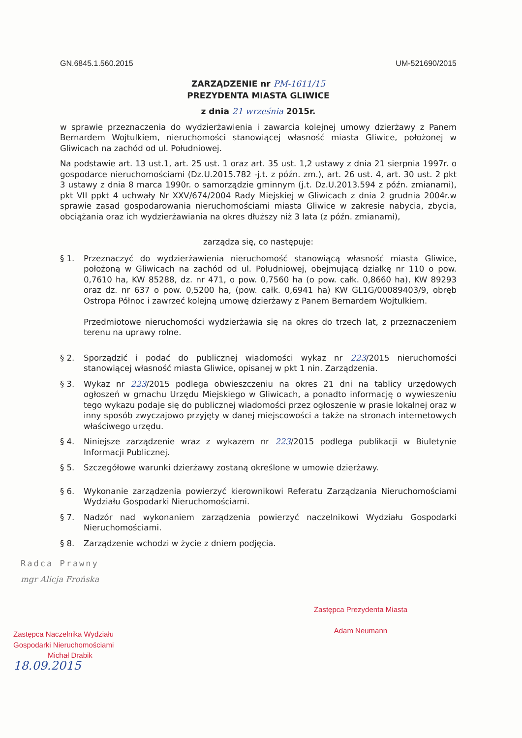GN.6845.1.560.2015 UM-521690/2015
ZARZĄDZENIE nr PM-1611/15
PREZYDENTA MIASTA GLIWICE
z dnia 21 września 2015r.
w sprawie przeznaczenia do wydzierżawienia i zawarcia kolejnej umowy dzierżawy z Panem Bernardem Wojtulkiem, nieruchomości stanowiącej własność miasta Gliwice, położonej w Gliwicach na zachód od ul. Południowej.
Na podstawie art. 13 ust.1, art. 25 ust. 1 oraz art. 35 ust. 1,2 ustawy z dnia 21 sierpnia 1997r. o gospodarce nieruchomościami (Dz.U.2015.782 -j.t. z późn. zm.), art. 26 ust. 4, art. 30 ust. 2 pkt 3 ustawy z dnia 8 marca 1990r. o samorządzie gminnym (j.t. Dz.U.2013.594 z późn. zmianami), pkt VII ppkt 4 uchwały Nr XXV/674/2004 Rady Miejskiej w Gliwicach z dnia 2 grudnia 2004r.w sprawie zasad gospodarowania nieruchomościami miasta Gliwice w zakresie nabycia, zbycia, obciążania oraz ich wydzierżawiania na okres dłuższy niż 3 lata (z późn. zmianami),
zarządza się, co następuje:
§ 1. Przeznaczyć do wydzierżawienia nieruchomość stanowiącą własność miasta Gliwice, położoną w Gliwicach na zachód od ul. Południowej, obejmującą działkę nr 110 o pow. 0,7610 ha, KW 85288, dz. nr 471, o pow. 0,7560 ha (o pow. całk. 0,8660 ha), KW 89293 oraz dz. nr 637 o pow. 0,5200 ha, (pow. całk. 0,6941 ha) KW GL1G/00089403/9, obręb Ostropa Północ i zawrzeć kolejną umowę dzierżawy z Panem Bernardem Wojtulkiem.
Przedmiotowe nieruchomości wydzierżawia się na okres do trzech lat, z przeznaczeniem terenu na uprawy rolne.
§ 2. Sporządzić i podać do publicznej wiadomości wykaz nr 223/2015 nieruchomości stanowiącej własność miasta Gliwice, opisanej w pkt 1 nin. Zarządzenia.
§ 3. Wykaz nr 223/2015 podlega obwieszczeniu na okres 21 dni na tablicy urzędowych ogłoszeń w gmachu Urzędu Miejskiego w Gliwicach, a ponadto informację o wywieszeniu tego wykazu podaje się do publicznej wiadomości przez ogłoszenie w prasie lokalnej oraz w inny sposób zwyczajowo przyjęty w danej miejscowości a także na stronach internetowych właściwego urzędu.
§ 4. Niniejsze zarządzenie wraz z wykazem nr 223/2015 podlega publikacji w Biuletynie Informacji Publicznej.
§ 5. Szczegółowe warunki dzierżawy zostaną określone w umowie dzierżawy.
§ 6. Wykonanie zarządzenia powierzyć kierownikowi Referatu Zarządzania Nieruchomościami Wydziału Gospodarki Nieruchomościami.
§ 7. Nadzór nad wykonaniem zarządzenia powierzyć naczelnikowi Wydziału Gospodarki Nieruchomościami.
§ 8. Zarządzenie wchodzi w życie z dniem podjęcia.
Radca Prawny
mgr Alicja Frońska
Zastępca Naczelnika Wydziału
Gospodarki Nieruchomościami
Michał Drabik
18.09.2015
Zastępca Prezydenta Miasta
Adam Neumann